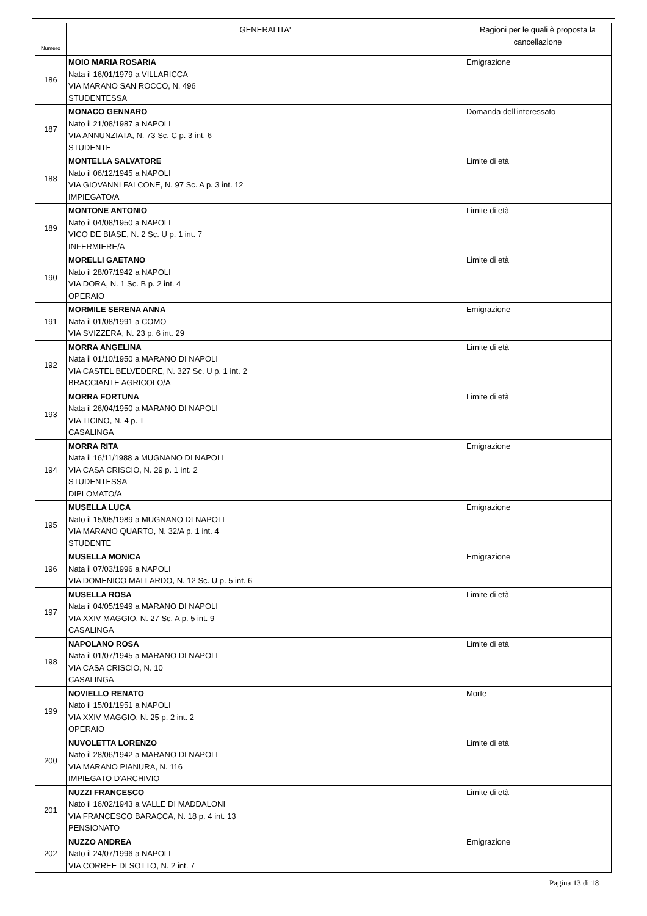| Numero | GENERALITA' | Ragioni per le quali è proposta la cancellazione |
| --- | --- | --- |
| 186 | MOIO MARIA ROSARIA Nata il 16/01/1979 a VILLARICCA VIA MARANO SAN ROCCO, N. 496 STUDENTESSA | Emigrazione |
| 187 | MONACO GENNARO Nato il 21/08/1987 a NAPOLI VIA ANNUNZIATA, N. 73 Sc. C p. 3 int. 6 STUDENTE | Domanda dell'interessato |
| 188 | MONTELLA SALVATORE Nato il 06/12/1945 a NAPOLI VIA GIOVANNI FALCONE, N. 97 Sc. A p. 3 int. 12 IMPIEGATO/A | Limite di età |
| 189 | MONTONE ANTONIO Nato il 04/08/1950 a NAPOLI VICO DE BIASE, N. 2 Sc. U p. 1 int. 7 INFERMIERE/A | Limite di età |
| 190 | MORELLI GAETANO Nato il 28/07/1942 a NAPOLI VIA DORA, N. 1 Sc. B p. 2 int. 4 OPERAIO | Limite di età |
| 191 | MORMILE SERENA ANNA Nata il 01/08/1991 a COMO VIA SVIZZERA, N. 23 p. 6 int. 29 | Emigrazione |
| 192 | MORRA ANGELINA Nata il 01/10/1950 a MARANO DI NAPOLI VIA CASTEL BELVEDERE, N. 327 Sc. U p. 1 int. 2 BRACCIANTE AGRICOLO/A | Limite di età |
| 193 | MORRA FORTUNA Nata il 26/04/1950 a MARANO DI NAPOLI VIA TICINO, N. 4 p. T CASALINGA | Limite di età |
| 194 | MORRA RITA Nata il 16/11/1988 a MUGNANO DI NAPOLI VIA CASA CRISCIO, N. 29 p. 1 int. 2 STUDENTESSA DIPLOMATO/A | Emigrazione |
| 195 | MUSELLA LUCA Nato il 15/05/1989 a MUGNANO DI NAPOLI VIA MARANO QUARTO, N. 32/A p. 1 int. 4 STUDENTE | Emigrazione |
| 196 | MUSELLA MONICA Nata il 07/03/1996 a NAPOLI VIA DOMENICO MALLARDO, N. 12 Sc. U p. 5 int. 6 | Emigrazione |
| 197 | MUSELLA ROSA Nata il 04/05/1949 a MARANO DI NAPOLI VIA XXIV MAGGIO, N. 27 Sc. A p. 5 int. 9 CASALINGA | Limite di età |
| 198 | NAPOLANO ROSA Nata il 01/07/1945 a MARANO DI NAPOLI VIA CASA CRISCIO, N. 10 CASALINGA | Limite di età |
| 199 | NOVIELLO RENATO Nato il 15/01/1951 a NAPOLI VIA XXIV MAGGIO, N. 25 p. 2 int. 2 OPERAIO | Morte |
| 200 | NUVOLETTA LORENZO Nato il 28/06/1942 a MARANO DI NAPOLI VIA MARANO PIANURA, N. 116 IMPIEGATO D'ARCHIVIO | Limite di età |
| 201 | NUZZI FRANCESCO Nato il 16/02/1943 a VALLE DI MADDALONI VIA FRANCESCO BARACCA, N. 18 p. 4 int. 13 PENSIONATO | Limite di età |
| 202 | NUZZO ANDREA Nato il 24/07/1996 a NAPOLI VIA CORREE DI SOTTO, N. 2 int. 7 | Emigrazione |
Pagina 13 di 18